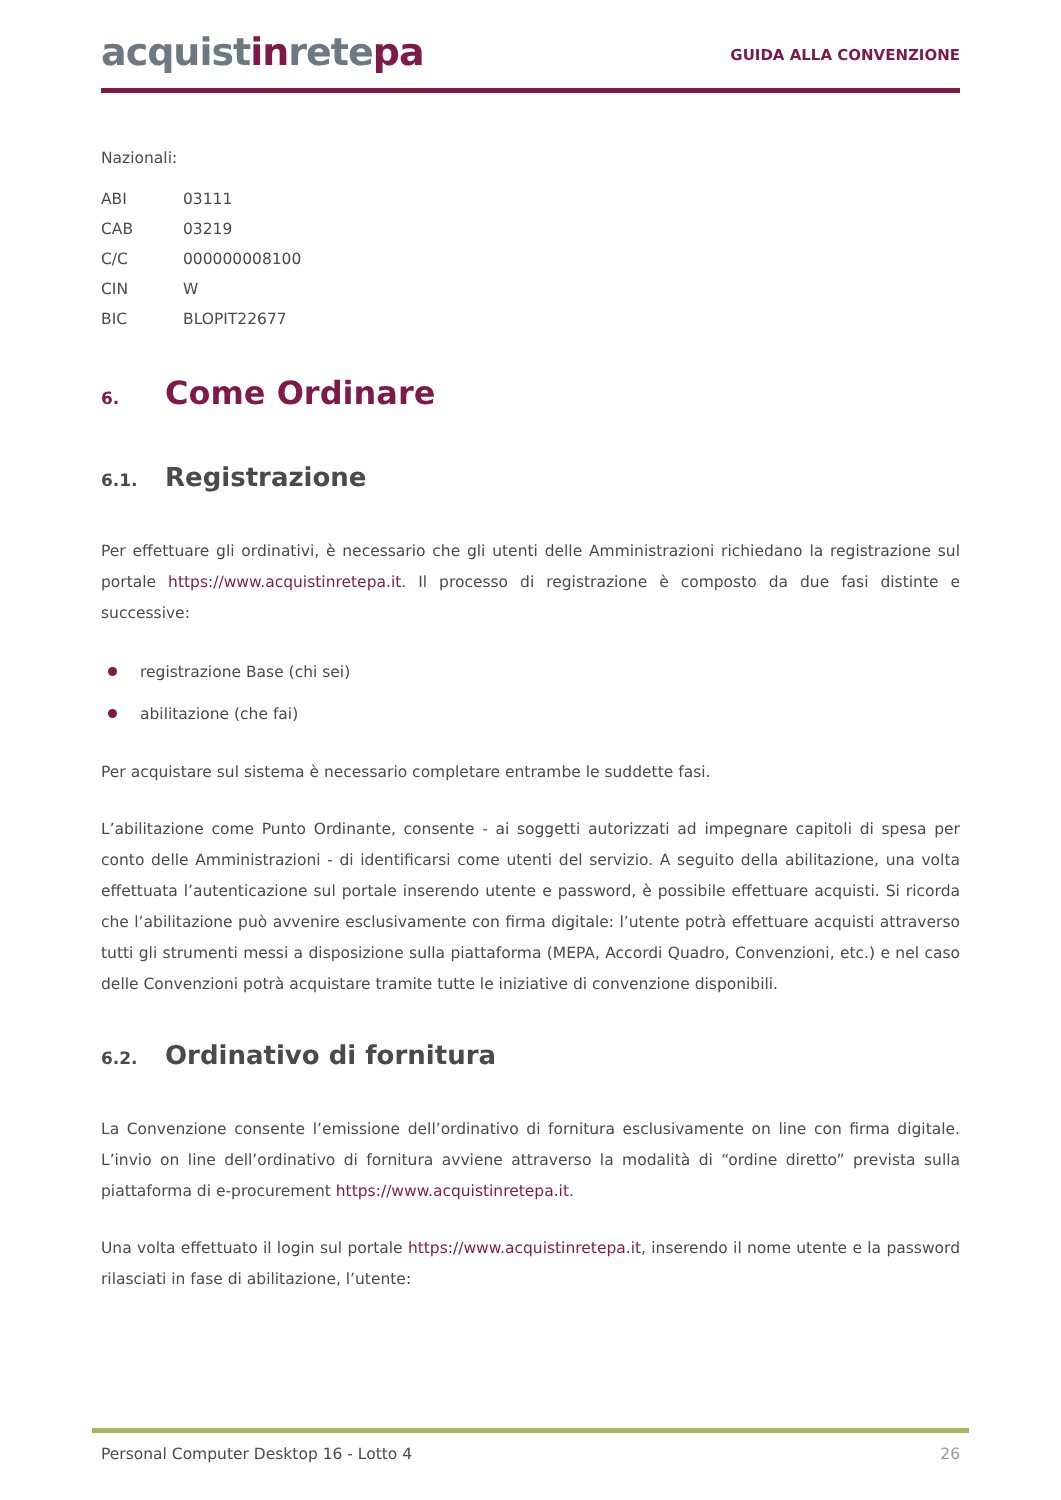acquistinretepa
GUIDA ALLA CONVENZIONE
Nazionali:
| ABI | 03111 |
| CAB | 03219 |
| C/C | 000000008100 |
| CIN | W |
| BIC | BLOPIT22677 |
6. Come Ordinare
6.1. Registrazione
Per effettuare gli ordinativi, è necessario che gli utenti delle Amministrazioni richiedano la registrazione sul portale https://www.acquistinretepa.it. Il processo di registrazione è composto da due fasi distinte e successive:
registrazione Base (chi sei)
abilitazione (che fai)
Per acquistare sul sistema è necessario completare entrambe le suddette fasi.
L’abilitazione come Punto Ordinante, consente - ai soggetti autorizzati ad impegnare capitoli di spesa per conto delle Amministrazioni - di identificarsi come utenti del servizio. A seguito della abilitazione, una volta effettuata l’autenticazione sul portale inserendo utente e password, è possibile effettuare acquisti. Si ricorda che l’abilitazione può avvenire esclusivamente con firma digitale: l’utente potrà effettuare acquisti attraverso tutti gli strumenti messi a disposizione sulla piattaforma (MEPA, Accordi Quadro, Convenzioni, etc.) e nel caso delle Convenzioni potrà acquistare tramite tutte le iniziative di convenzione disponibili.
6.2. Ordinativo di fornitura
La Convenzione consente l’emissione dell’ordinativo di fornitura esclusivamente on line con firma digitale. L’invio on line dell’ordinativo di fornitura avviene attraverso la modalità di “ordine diretto” prevista sulla piattaforma di e-procurement https://www.acquistinretepa.it.
Una volta effettuato il login sul portale https://www.acquistinretepa.it, inserendo il nome utente e la password rilasciati in fase di abilitazione, l’utente:
Personal Computer Desktop 16 - Lotto 4 26